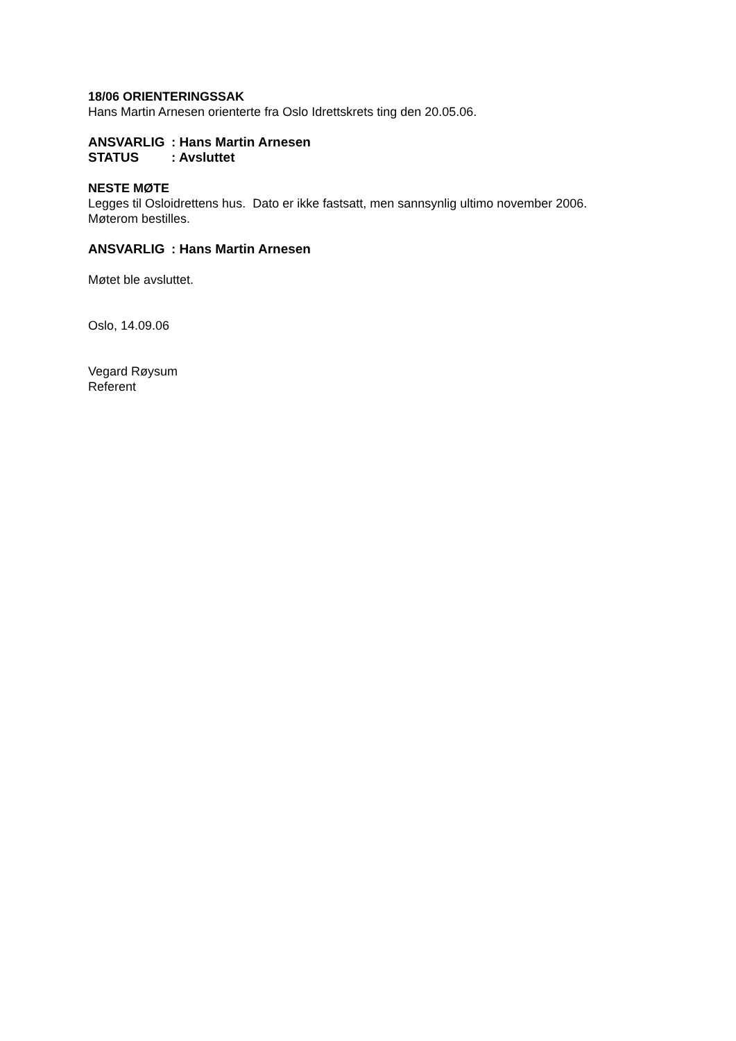18/06 ORIENTERINGSSAK
Hans Martin Arnesen orienterte fra Oslo Idrettskrets ting den 20.05.06.
ANSVARLIG: Hans Martin Arnesen
STATUS: Avsluttet
NESTE MØTE
Legges til Osloidrettens hus. Dato er ikke fastsatt, men sannsynlig ultimo november 2006.
Møterom bestilles.
ANSVARLIG: Hans Martin Arnesen
Møtet ble avsluttet.
Oslo, 14.09.06
Vegard Røysum
Referent